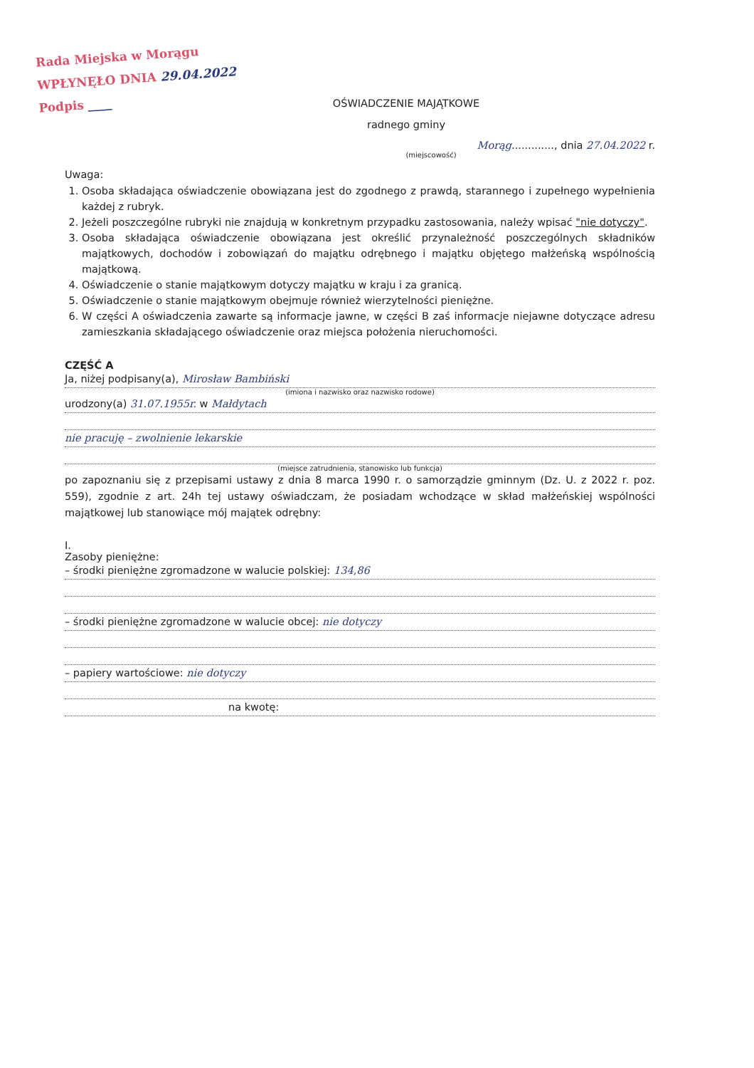Rada Miejska w Morągu
WPŁYNĘŁO DNIA 29.04.2022
Podpis ____
OŚWIADCZENIE MAJĄTKOWE
radnego gminy
Morąg............., dnia 27.04.2022 r.
(miejscowość)
Uwaga:
1. Osoba składająca oświadczenie obowiązana jest do zgodnego z prawdą, starannego i zupełnego wypełnienia każdej z rubryk.
2. Jeżeli poszczególne rubryki nie znajdują w konkretnym przypadku zastosowania, należy wpisać "nie dotyczy".
3. Osoba składająca oświadczenie obowiązana jest określić przynależność poszczególnych składników majątkowych, dochodów i zobowiązań do majątku odrębnego i majątku objętego małżeńską wspólnością majątkową.
4. Oświadczenie o stanie majątkowym dotyczy majątku w kraju i za granicą.
5. Oświadczenie o stanie majątkowym obejmuje również wierzytelności pieniężne.
6. W części A oświadczenia zawarte są informacje jawne, w części B zaś informacje niejawne dotyczące adresu zamieszkania składającego oświadczenie oraz miejsca położenia nieruchomości.
CZĘŚĆ A
Ja, niżej podpisany(a), Mirosław Bambiński
(imiona i nazwisko oraz nazwisko rodowe)
urodzony(a) 31.07.1955r. w Małdytach
nie pracuję – zwolnienie lekarskie
(miejsce zatrudnienia, stanowisko lub funkcja)
po zapoznaniu się z przepisami ustawy z dnia 8 marca 1990 r. o samorządzie gminnym (Dz. U. z 2022 r. poz. 559), zgodnie z art. 24h tej ustawy oświadczam, że posiadam wchodzące w skład małżeńskiej wspólności majątkowej lub stanowiące mój majątek odrębny:
I.
Zasoby pieniężne:
– środki pieniężne zgromadzone w walucie polskiej: 134,86
– środki pieniężne zgromadzone w walucie obcej: nie dotyczy
– papiery wartościowe: nie dotyczy
na kwotę: